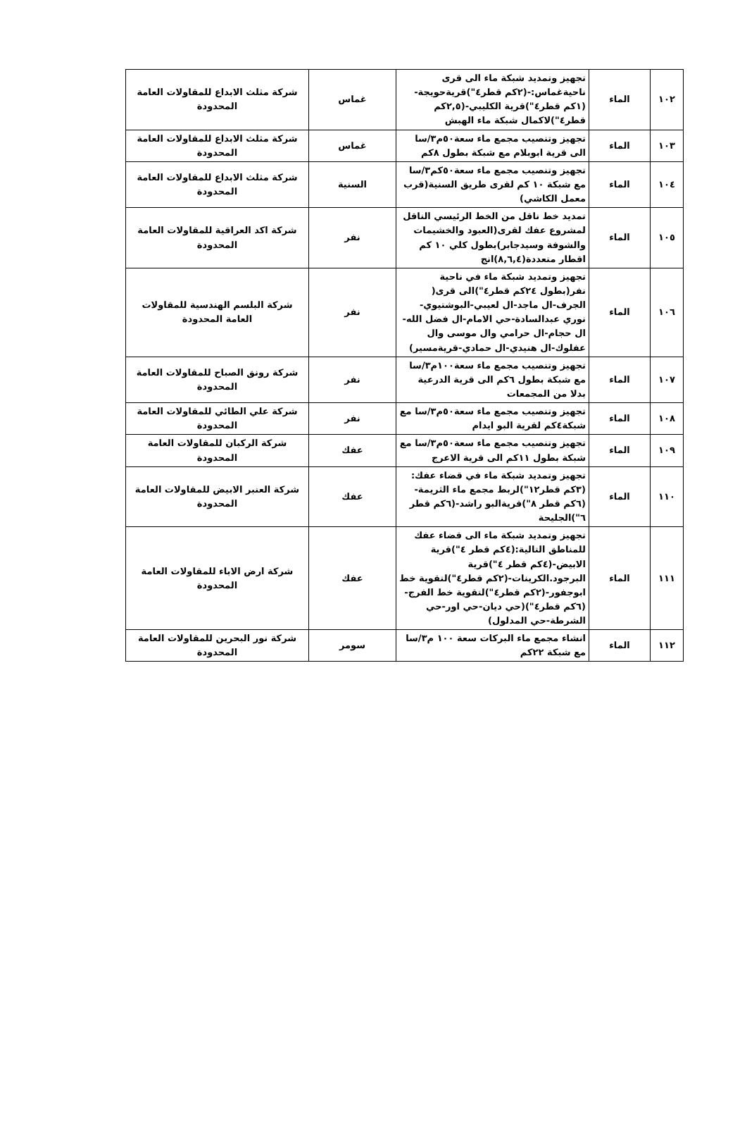| ١٠٢ | الماء | تجهيز وتمديد شبكة ماء الى قرى ناحيةغماس:-(٢كم قطر٤")قريةحويجة-(١كم قطر٤")قرية الكليبي-(٢,٥كم قطر٤")لاكمال شبكة ماء الهبش | غماس | شركة مثلث الابداع للمقاولات العامة المحدودة |
| ١٠٣ | الماء | تجهيز وتنصيب مجمع ماء سعة٥٠م٣/سا الى قرية ابوبلام مع شبكة بطول ٨كم | غماس | شركة مثلث الابداع للمقاولات العامة المحدودة |
| ١٠٤ | الماء | تجهيز وتنصيب مجمع ماء سعة٥٠كم٣/سا مع شبكة ١٠ كم لقرى طريق السنية(قرب معمل الكاشي) | السنية | شركة مثلث الابداع للمقاولات العامة المحدودة |
| ١٠٥ | الماء | تمديد خط ناقل من الخط الرئيسي الناقل لمشروع عفك لقرى(العبود والخشيمات والشوفة وسيدجابر)بطول كلي ١٠ كم اقطار متعددة(٨,٦,٤)انج | نفر | شركة اكد العراقية للمقاولات العامة المحدودة |
| ١٠٦ | الماء | تجهيز وتمديد شبكة ماء في ناحية نفر(بطول ٢٤كم قطر٤")الى قرى( الجرف-ال ماجد-ال لعيبي-البوشتيوي-نوري عبدالسادة-حي الامام-ال فضل الله-ال حجام-ال حرامي وال موسى وال عفلوك-ال هنيدي-ال حمادي-قريةمسير) | نفر | شركة البلسم الهندسية للمقاولات العامة المحدودة |
| ١٠٧ | الماء | تجهيز وتنصيب مجمع ماء سعة١٠٠م٣/سا مع شبكة بطول ٦كم الى قرية الدرعية بدلا من المجمعات | نفر | شركة رونق الصباح للمقاولات العامة المحدودة |
| ١٠٨ | الماء | تجهيز وتنصيب مجمع ماء سعة٥٠م٣/سا مع شبكة٤كم لقرية البو ايدام | نفر | شركة علي الطائي للمقاولات العامة المحدودة |
| ١٠٩ | الماء | تجهيز وتنصيب مجمع ماء سعة٥٠م٣/سا مع شبكة بطول ١١كم الى قرية الاعرج | عفك | شركة الركبان للمقاولات العامة المحدودة |
| ١١٠ | الماء | تجهيز وتمديد شبكة ماء في قضاء عفك:(٣كم قطر١٢")لربط مجمع ماء الثريمة-(٦كم قطر ٨")قريةالبو راشد-(٦كم قطر ٦")الجليحة | عفك | شركة العنبر الابيض للمقاولات العامة المحدودة |
| ١١١ | الماء | تجهيز وتمديد شبكة ماء الى قضاء عفك للمناطق التالية:(٤كم قطر ٤")قرية الابيض-(٤كم قطر ٤")قرية البرجود.الكرينات-(٢كم قطر٤")لتقوية خط ابوجفور-(٢كم قطر٤")لتقوية خط الفرج-(٦كم قطر٤")(حي ديان-حي اور-حي الشرطة-حي المدلول) | عفك | شركة ارض الاباء للمقاولات العامة المحدودة |
| ١١٢ | الماء | انشاء مجمع ماء البركات سعة ١٠٠ م٣/سا مع شبكة ٢٢كم | سومر | شركة نور البحرين للمقاولات العامة المحدودة |